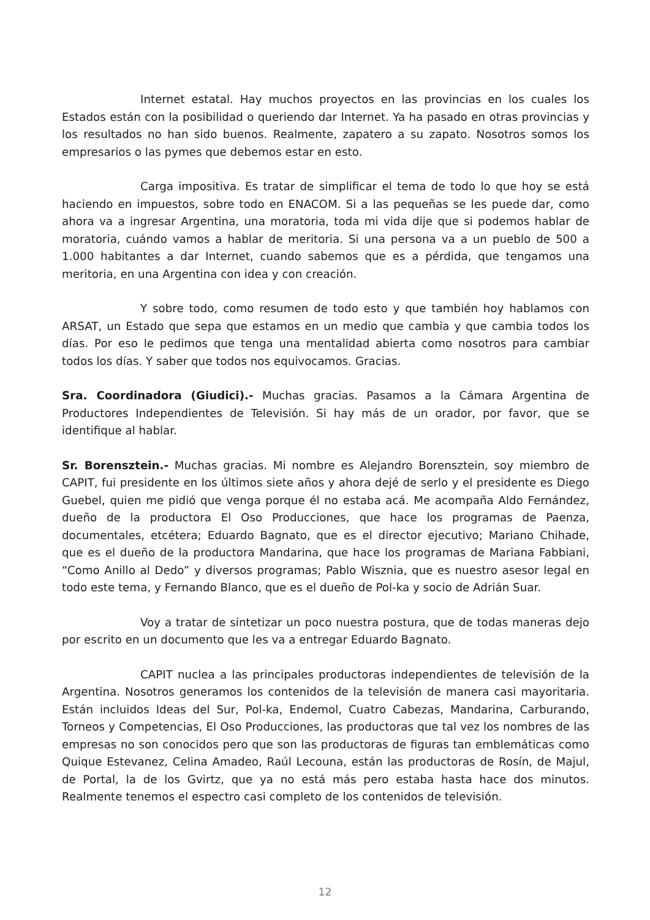Internet estatal. Hay muchos proyectos en las provincias en los cuales los Estados están con la posibilidad o queriendo dar Internet. Ya ha pasado en otras provincias y los resultados no han sido buenos. Realmente, zapatero a su zapato. Nosotros somos los empresarios o las pymes que debemos estar en esto.
Carga impositiva. Es tratar de simplificar el tema de todo lo que hoy se está haciendo en impuestos, sobre todo en ENACOM. Si a las pequeñas se les puede dar, como ahora va a ingresar Argentina, una moratoria, toda mi vida dije que si podemos hablar de moratoria, cuándo vamos a hablar de meritoria. Si una persona va a un pueblo de 500 a 1.000 habitantes a dar Internet, cuando sabemos que es a pérdida, que tengamos una meritoria, en una Argentina con idea y con creación.
Y sobre todo, como resumen de todo esto y que también hoy hablamos con ARSAT, un Estado que sepa que estamos en un medio que cambia y que cambia todos los días. Por eso le pedimos que tenga una mentalidad abierta como nosotros para cambiar todos los días. Y saber que todos nos equivocamos. Gracias.
Sra. Coordinadora (Giudici).- Muchas gracias. Pasamos a la Cámara Argentina de Productores Independientes de Televisión. Si hay más de un orador, por favor, que se identifique al hablar.
Sr. Borensztein.- Muchas gracias. Mi nombre es Alejandro Borensztein, soy miembro de CAPIT, fui presidente en los últimos siete años y ahora dejé de serlo y el presidente es Diego Guebel, quien me pidió que venga porque él no estaba acá. Me acompaña Aldo Fernández, dueño de la productora El Oso Producciones, que hace los programas de Paenza, documentales, etcétera; Eduardo Bagnato, que es el director ejecutivo; Mariano Chihade, que es el dueño de la productora Mandarina, que hace los programas de Mariana Fabbiani, “Como Anillo al Dedo” y diversos programas; Pablo Wisznia, que es nuestro asesor legal en todo este tema, y Fernando Blanco, que es el dueño de Pol-ka y socio de Adrián Suar.
Voy a tratar de sintetizar un poco nuestra postura, que de todas maneras dejo por escrito en un documento que les va a entregar Eduardo Bagnato.
CAPIT nuclea a las principales productoras independientes de televisión de la Argentina. Nosotros generamos los contenidos de la televisión de manera casi mayoritaria. Están incluidos Ideas del Sur, Pol-ka, Endemol, Cuatro Cabezas, Mandarina, Carburando, Torneos y Competencias, El Oso Producciones, las productoras que tal vez los nombres de las empresas no son conocidos pero que son las productoras de figuras tan emblemáticas como Quique Estevanez, Celina Amadeo, Raúl Lecouna, están las productoras de Rosín, de Majul, de Portal, la de los Gvirtz, que ya no está más pero estaba hasta hace dos minutos. Realmente tenemos el espectro casi completo de los contenidos de televisión.
12